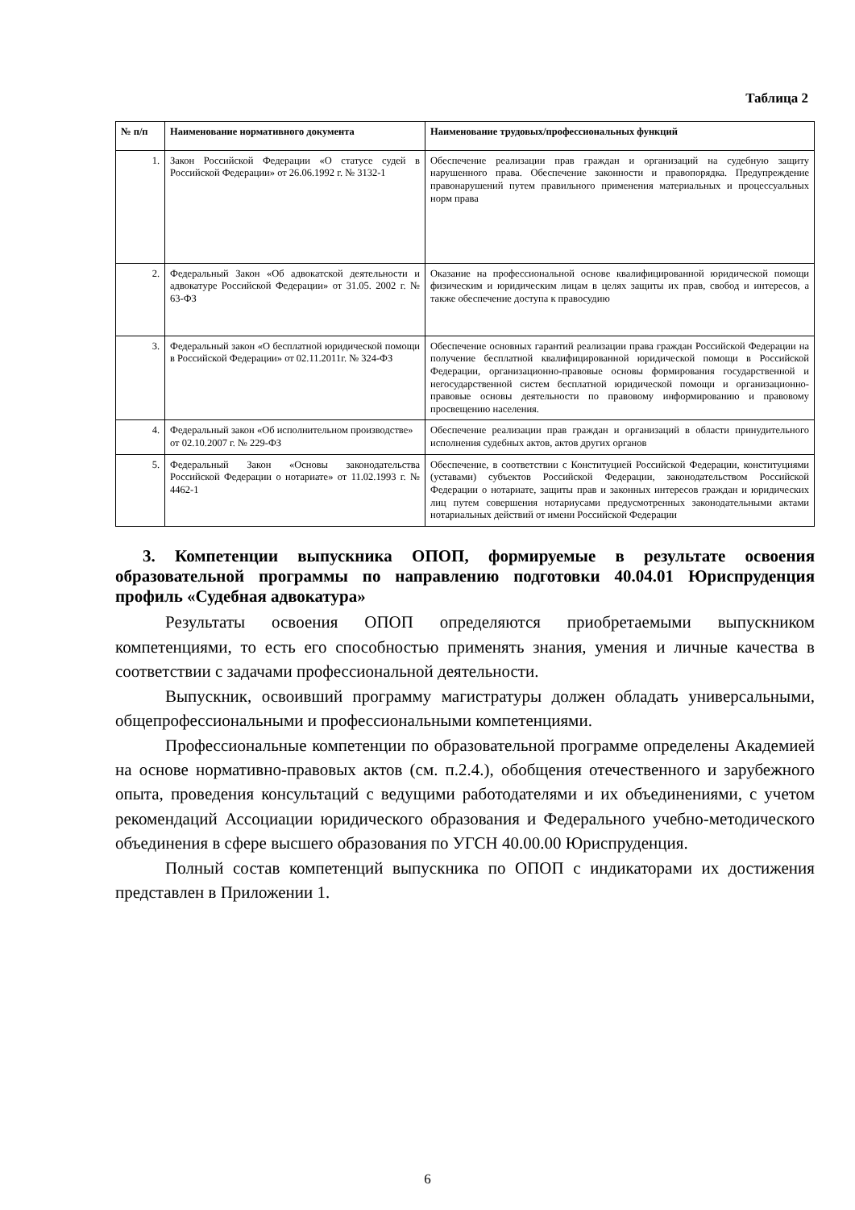Таблица 2
| № п/п | Наименование нормативного документа | Наименование трудовых/профессиональных функций |
| --- | --- | --- |
| 1. | Закон Российской Федерации «О статусе судей в Российской Федерации» от 26.06.1992 г. № 3132-1 | Обеспечение реализации прав граждан и организаций на судебную защиту нарушенного права. Обеспечение законности и правопорядка. Предупреждение правонарушений путем правильного применения материальных и процессуальных норм права |
| 2. | Федеральный Закон «Об адвокатской деятельности и адвокатуре Российской Федерации» от 31.05. 2002 г. № 63-ФЗ | Оказание на профессиональной основе квалифицированной юридической помощи физическим и юридическим лицам в целях защиты их прав, свобод и интересов, а также обеспечение доступа к правосудию |
| 3. | Федеральный закон «О бесплатной юридической помощи в Российской Федерации» от 02.11.2011г. № 324-ФЗ | Обеспечение основных гарантий реализации права граждан Российской Федерации на получение бесплатной квалифицированной юридической помощи в Российской Федерации, организационно-правовые основы формирования государственной и негосударственной систем бесплатной юридической помощи и организационно-правовые основы деятельности по правовому информированию и правовому просвещению населения. |
| 4. | Федеральный закон «Об исполнительном производстве» от 02.10.2007 г. № 229-ФЗ | Обеспечение реализации прав граждан и организаций в области принудительного исполнения судебных актов, актов других органов |
| 5. | Федеральный Закон «Основы законодательства Российской Федерации о нотариате» от 11.02.1993 г. № 4462-1 | Обеспечение, в соответствии с Конституцией Российской Федерации, конституциями (уставами) субъектов Российской Федерации, законодательством Российской Федерации о нотариате, защиты прав и законных интересов граждан и юридических лиц путем совершения нотариусами предусмотренных законодательными актами нотариальных действий от имени Российской Федерации |
3. Компетенции выпускника ОПОП, формируемые в результате освоения образовательной программы по направлению подготовки 40.04.01 Юриспруденция профиль «Судебная адвокатура»
Результаты освоения ОПОП определяются приобретаемыми выпускником компетенциями, то есть его способностью применять знания, умения и личные качества в соответствии с задачами профессиональной деятельности.
Выпускник, освоивший программу магистратуры должен обладать универсальными, общепрофессиональными и профессиональными компетенциями.
Профессиональные компетенции по образовательной программе определены Академией на основе нормативно-правовых актов (см. п.2.4.), обобщения отечественного и зарубежного опыта, проведения консультаций с ведущими работодателями и их объединениями, с учетом рекомендаций Ассоциации юридического образования и Федерального учебно-методического объединения в сфере высшего образования по УГСН 40.00.00 Юриспруденция.
Полный состав компетенций выпускника по ОПОП с индикаторами их достижения представлен в Приложении 1.
6